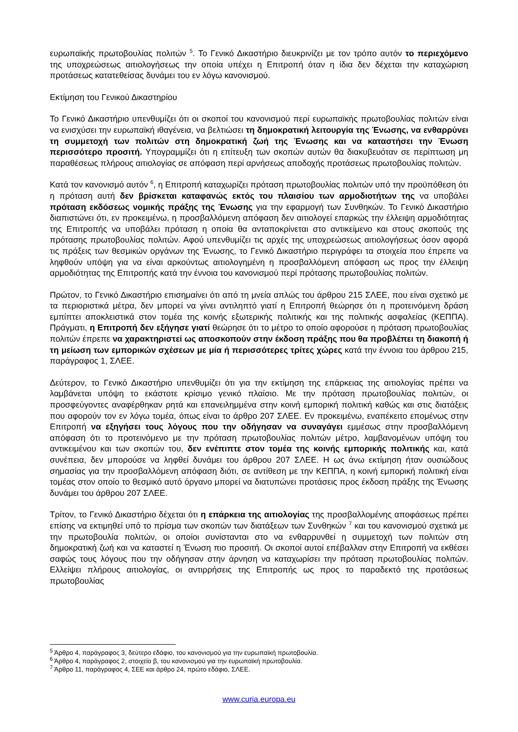ευρωπαϊκής πρωτοβουλίας πολιτών <sup>5</sup>. Το Γενικό Δικαστήριο διευκρινίζει με τον τρόπο αυτόν το περιεχόμενο της υποχρεώσεως αιτιολογήσεως την οποία υπέχει η Επιτροπή όταν η ίδια δεν δέχεται την καταχώριση προτάσεως κατατεθείσας δυνάμει του εν λόγω κανονισμού.
Εκτίμηση του Γενικού Δικαστηρίου
Το Γενικό Δικαστήριο υπενθυμίζει ότι οι σκοποί του κανονισμού περί ευρωπαϊκής πρωτοβουλίας πολιτών είναι να ενισχύσει την ευρωπαϊκή ιθαγένεια, να βελτιώσει τη δημοκρατική λειτουργία της Ένωσης, να ενθαρρύνει τη συμμετοχή των πολιτών στη δημοκρατική ζωή της Ένωσης και να καταστήσει την Ένωση περισσότερο προσιτή. Υπογραμμίζει ότι η επίτευξη των σκοπών αυτών θα διακυβευόταν σε περίπτωση μη παραθέσεως πλήρους αιτιολογίας σε απόφαση περί αρνήσεως αποδοχής προτάσεως πρωτοβουλίας πολιτών.
Κατά τον κανονισμό αυτόν <sup>6</sup>, η Επιτροπή καταχωρίζει πρόταση πρωτοβουλίας πολιτών υπό την προϋπόθεση ότι η πρόταση αυτή δεν βρίσκεται καταφανώς εκτός του πλαισίου των αρμοδιοτήτων της να υποβάλει πρόταση εκδόσεως νομικής πράξης της Ένωσης για την εφαρμογή των Συνθηκών. Το Γενικό Δικαστήριο διαπιστώνει ότι, εν προκειμένω, η προσβαλλόμενη απόφαση δεν αιτιολογεί επαρκώς την έλλειψη αρμοδιότητας της Επιτροπής να υποβάλει πρόταση η οποία θα ανταποκρίνεται στο αντικείμενο και στους σκοπούς της πρότασης πρωτοβουλίας πολιτών. Αφού υπενθυμίζει τις αρχές της υποχρεώσεως αιτιολογήσεως όσον αφορά τις πράξεις των θεσμικών οργάνων της Ένωσης, το Γενικό Δικαστήριο περιγράφει τα στοιχεία που έπρεπε να ληφθούν υπόψη για να είναι αρκούντως αιτιολογημένη η προσβαλλόμενη απόφαση ως προς την έλλειψη αρμοδιότητας της Επιτροπής κατά την έννοια του κανονισμού περί πρότασης πρωτοβουλίας πολιτών.
Πρώτον, το Γενικό Δικαστήριο επισημαίνει ότι από τη μνεία απλώς του άρθρου 215 ΣΛΕΕ, που είναι σχετικό με τα περιοριστικά μέτρα, δεν μπορεί να γίνει αντιληπτό γιατί η Επιτροπή θεώρησε ότι η προτεινόμενη δράση εμπίπτει αποκλειστικά στον τομέα της κοινής εξωτερικής πολιτικής και της πολιτικής ασφαλείας (ΚΕΠΠΑ). Πράγματι, η Επιτροπή δεν εξήγησε γιατί θεώρησε ότι το μέτρο το οποίο αφορούσε η πρόταση πρωτοβουλίας πολιτών έπρεπε να χαρακτηριστεί ως αποσκοπούν στην έκδοση πράξης που θα προβλέπει τη διακοπή ή τη μείωση των εμπορικών σχέσεων με μία ή περισσότερες τρίτες χώρες κατά την έννοια του άρθρου 215, παράγραφος 1, ΣΛΕΕ.
Δεύτερον, το Γενικό Δικαστήριο υπενθυμίζει ότι για την εκτίμηση της επάρκειας της αιτιολογίας πρέπει να λαμβάνεται υπόψη το εκάστοτε κρίσιμο γενικό πλαίσιο. Με την πρόταση πρωτοβουλίας πολιτών, οι προσφεύγοντες αναφέρθηκαν ρητά και επανειλημμένα στην κοινή εμπορική πολιτική καθώς και στις διατάξεις που αφορούν τον εν λόγω τομέα, όπως είναι το άρθρο 207 ΣΛΕΕ. Εν προκειμένω, εναπέκειτο επομένως στην Επιτροπή να εξηγήσει τους λόγους που την οδήγησαν να συναγάγει εμμέσως στην προσβαλλόμενη απόφαση ότι το προτεινόμενο με την πρόταση πρωτοβουλίας πολιτών μέτρο, λαμβανομένων υπόψη του αντικειμένου και των σκοπών του, δεν ενέπιπτε στον τομέα της κοινής εμπορικής πολιτικής και, κατά συνέπεια, δεν μπορούσε να ληφθεί δυνάμει του άρθρου 207 ΣΛΕΕ. Η ως άνω εκτίμηση ήταν ουσιώδους σημασίας για την προσβαλλόμενη απόφαση διότι, σε αντίθεση με την ΚΕΠΠΑ, η κοινή εμπορική πολιτική είναι τομέας στον οποίο το θεσμικό αυτό όργανο μπορεί να διατυπώνει προτάσεις προς έκδοση πράξης της Ένωσης δυνάμει του άρθρου 207 ΣΛΕΕ.
Τρίτον, το Γενικό Δικαστήριο δέχεται ότι η επάρκεια της αιτιολογίας της προσβαλλομένης αποφάσεως πρέπει επίσης να εκτιμηθεί υπό το πρίσμα των σκοπών των διατάξεων των Συνθηκών <sup>7</sup> και του κανονισμού σχετικά με την πρωτοβουλία πολιτών, οι οποίοι συνίστανται στο να ενθαρρυνθεί η συμμετοχή των πολιτών στη δημοκρατική ζωή και να καταστεί η Ένωση πιο προσιτή. Οι σκοποί αυτοί επέβαλλαν στην Επιτροπή να εκθέσει σαφώς τους λόγους που την οδήγησαν στην άρνηση να καταχωρίσει την πρόταση πρωτοβουλίας πολιτών. Ελλείψει πλήρους αιτιολογίας, οι αντιρρήσεις της Επιτροπής ως προς το παραδεκτό της προτάσεως πρωτοβουλίας
<sup>5</sup> Άρθρο 4, παράγραφος 3, δεύτερο εδάφιο, του κανονισμού για την ευρωπαϊκή πρωτοβουλία.
<sup>6</sup> Άρθρο 4, παράγραφος 2, στοιχείο β, του κανονισμού για την ευρωπαϊκή πρωτοβουλία.
<sup>7</sup> Άρθρο 11, παράγραφος 4, ΣΕΕ και άρθρο 24, πρώτο εδάφιο, ΣΛΕΕ.
www.curia.europa.eu